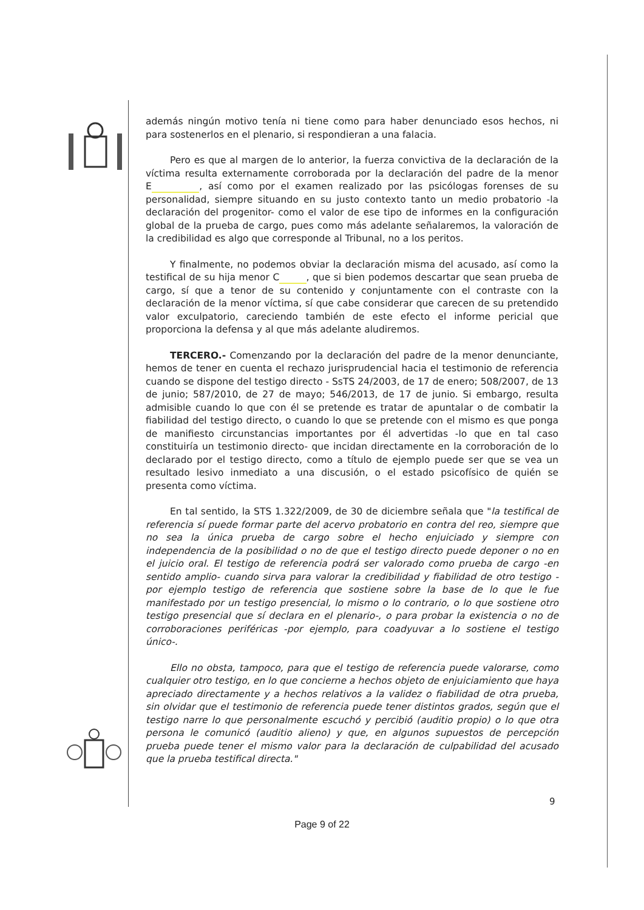además ningún motivo tenía ni tiene como para haber denunciado esos hechos, ni para sostenerlos en el plenario, si respondieran a una falacia.
Pero es que al margen de lo anterior, la fuerza convictiva de la declaración de la víctima resulta externamente corroborada por la declaración del padre de la menor E , así como por el examen realizado por las psicólogas forenses de su personalidad, siempre situando en su justo contexto tanto un medio probatorio -la declaración del progenitor- como el valor de ese tipo de informes en la configuración global de la prueba de cargo, pues como más adelante señalaremos, la valoración de la credibilidad es algo que corresponde al Tribunal, no a los peritos.
Y finalmente, no podemos obviar la declaración misma del acusado, así como la testifical de su hija menor C , que si bien podemos descartar que sean prueba de cargo, sí que a tenor de su contenido y conjuntamente con el contraste con la declaración de la menor víctima, sí que cabe considerar que carecen de su pretendido valor exculpatorio, careciendo también de este efecto el informe pericial que proporciona la defensa y al que más adelante aludiremos.
TERCERO.- Comenzando por la declaración del padre de la menor denunciante, hemos de tener en cuenta el rechazo jurisprudencial hacia el testimonio de referencia cuando se dispone del testigo directo - SsTS 24/2003, de 17 de enero; 508/2007, de 13 de junio; 587/2010, de 27 de mayo; 546/2013, de 17 de junio. Si embargo, resulta admisible cuando lo que con él se pretende es tratar de apuntalar o de combatir la fiabilidad del testigo directo, o cuando lo que se pretende con el mismo es que ponga de manifiesto circunstancias importantes por él advertidas -lo que en tal caso constituiría un testimonio directo- que incidan directamente en la corroboración de lo declarado por el testigo directo, como a título de ejemplo puede ser que se vea un resultado lesivo inmediato a una discusión, o el estado psicofísico de quién se presenta como víctima.
En tal sentido, la STS 1.322/2009, de 30 de diciembre señala que "la testifical de referencia sí puede formar parte del acervo probatorio en contra del reo, siempre que no sea la única prueba de cargo sobre el hecho enjuiciado y siempre con independencia de la posibilidad o no de que el testigo directo puede deponer o no en el juicio oral. El testigo de referencia podrá ser valorado como prueba de cargo -en sentido amplio- cuando sirva para valorar la credibilidad y fiabilidad de otro testigo - por ejemplo testigo de referencia que sostiene sobre la base de lo que le fue manifestado por un testigo presencial, lo mismo o lo contrario, o lo que sostiene otro testigo presencial que sí declara en el plenario-, o para probar la existencia o no de corroboraciones periféricas -por ejemplo, para coadyuvar a lo sostiene el testigo único-.
Ello no obsta, tampoco, para que el testigo de referencia puede valorarse, como cualquier otro testigo, en lo que concierne a hechos objeto de enjuiciamiento que haya apreciado directamente y a hechos relativos a la validez o fiabilidad de otra prueba, sin olvidar que el testimonio de referencia puede tener distintos grados, según que el testigo narre lo que personalmente escuchó y percibió (auditio propio) o lo que otra persona le comunicó (auditio alieno) y que, en algunos supuestos de percepción prueba puede tener el mismo valor para la declaración de culpabilidad del acusado que la prueba testifical directa."
9
Page 9 of 22